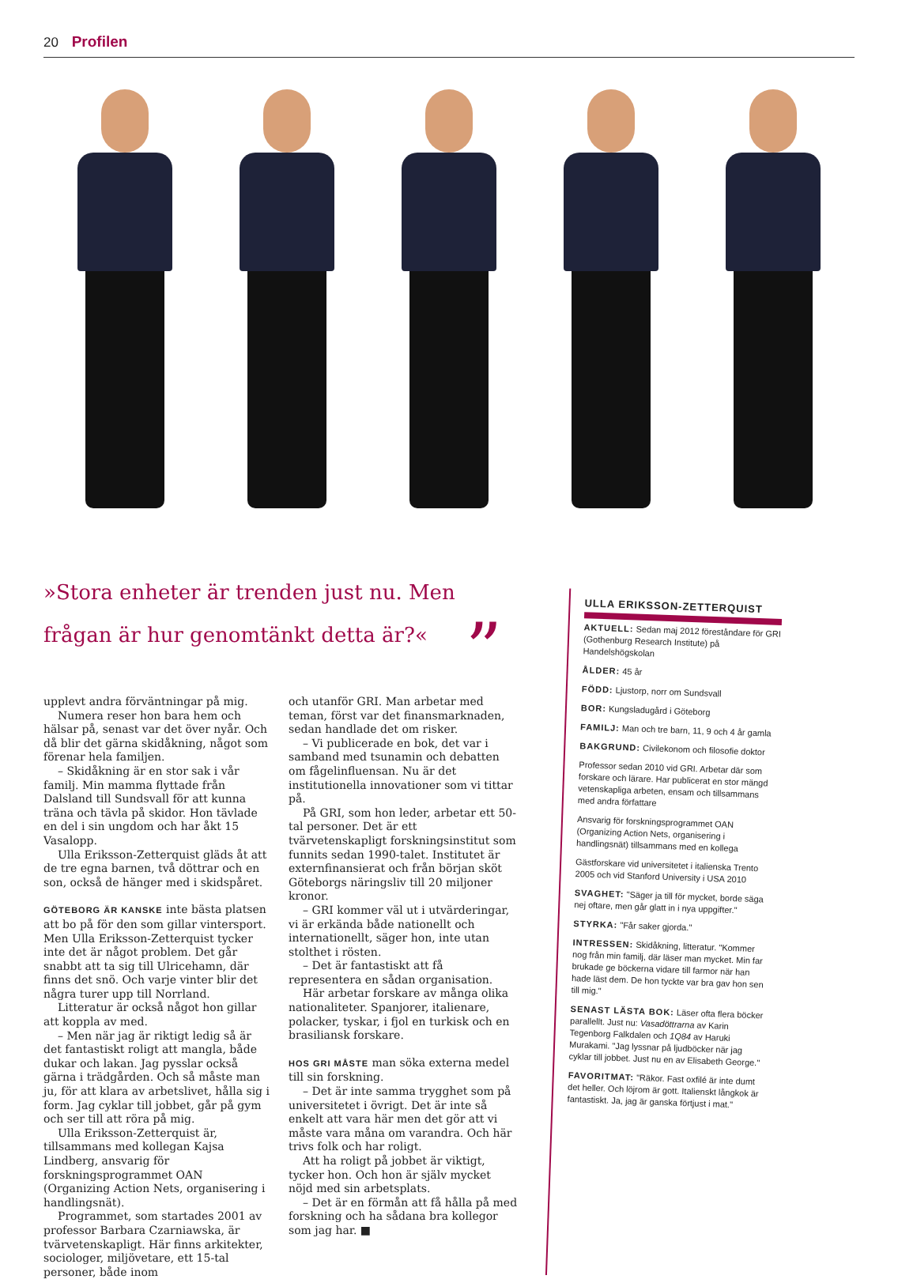20 Profilen
»Stora enheter är trenden just nu. Men frågan är hur genomtänkt detta är?« ”
upplevt andra förväntningar på mig.
Numera reser hon bara hem och hälsar på, senast var det över nyår. Och då blir det gärna skidåkning, något som förenar hela familjen.
– Skidåkning är en stor sak i vår familj. Min mamma flyttade från Dalsland till Sundsvall för att kunna träna och tävla på skidor. Hon tävlade en del i sin ungdom och har åkt 15 Vasalopp.
Ulla Eriksson-Zetterquist gläds åt att de tre egna barnen, två döttrar och en son, också de hänger med i skidspåret.
GÖTEBORG ÄR KANSKE inte bästa platsen att bo på för den som gillar vintersport. Men Ulla Eriksson-Zetterquist tycker inte det är något problem. Det går snabbt att ta sig till Ulricehamn, där finns det snö. Och varje vinter blir det några turer upp till Norrland.
Litteratur är också något hon gillar att koppla av med.
– Men när jag är riktigt ledig så är det fantastiskt roligt att mangla, både dukar och lakan. Jag pysslar också gärna i trädgården. Och så måste man ju, för att klara av arbetslivet, hålla sig i form. Jag cyklar till jobbet, går på gym och ser till att röra på mig.
Ulla Eriksson-Zetterquist är, tillsammans med kollegan Kajsa Lindberg, ansvarig för forskningsprogrammet OAN (Organizing Action Nets, organisering i handlingsnät).
Programmet, som startades 2001 av professor Barbara Czarniawska, är tvärvetenskapligt. Här finns arkitekter, sociologer, miljövetare, ett 15-tal personer, både inom
och utanför GRI. Man arbetar med teman, först var det finansmarknaden, sedan handlade det om risker.
– Vi publicerade en bok, det var i samband med tsunamin och debatten om fågelinfluensan. Nu är det institutionella innovationer som vi tittar på.
På GRI, som hon leder, arbetar ett 50-tal personer. Det är ett tvärvetenskapligt forskningsinstitut som funnits sedan 1990-talet. Institutet är externfinansierat och från början sköt Göteborgs näringsliv till 20 miljoner kronor.
– GRI kommer väl ut i utvärderingar, vi är erkända både nationellt och internationellt, säger hon, inte utan stolthet i rösten.
– Det är fantastiskt att få representera en sådan organisation.
Här arbetar forskare av många olika nationaliteter. Spanjorer, italienare, polacker, tyskar, i fjol en turkisk och en brasiliansk forskare.
HOS GRI MÅSTE man söka externa medel till sin forskning.
– Det är inte samma trygghet som på universitetet i övrigt. Det är inte så enkelt att vara här men det gör att vi måste vara måna om varandra. Och här trivs folk och har roligt.
Att ha roligt på jobbet är viktigt, tycker hon. Och hon är själv mycket nöjd med sin arbetsplats.
– Det är en förmån att få hålla på med forskning och ha sådana bra kollegor som jag har. ■
ULLA ERIKSSON-ZETTERQUIST
AKTUELL: Sedan maj 2012 föreståndare för GRI (Gothenburg Research Institute) på Handelshögskolan
ÅLDER: 45 år
FÖDD: Ljustorp, norr om Sundsvall
BOR: Kungsladugård i Göteborg
FAMILJ: Man och tre barn, 11, 9 och 4 år gamla
BAKGRUND: Civilekonom och filosofie doktor
Professor sedan 2010 vid GRI. Arbetar där som forskare och lärare. Har publicerat en stor mängd vetenskapliga arbeten, ensam och tillsammans med andra författare
Ansvarig för forskningsprogrammet OAN (Organizing Action Nets, organisering i handlingsnät) tillsammans med en kollega
Gästforskare vid universitetet i italienska Trento 2005 och vid Stanford University i USA 2010
SVAGHET: "Säger ja till för mycket, borde säga nej oftare, men går glatt in i nya uppgifter."
STYRKA: "Får saker gjorda."
INTRESSEN: Skidåkning, litteratur. "Kommer nog från min familj, där läser man mycket. Min far brukade ge böckerna vidare till farmor när han hade läst dem. De hon tyckte var bra gav hon sen till mig."
SENAST LÄSTA BOK: Läser ofta flera böcker parallellt. Just nu: Vasadöttrarna av Karin Tegenborg Falkdalen och 1Q84 av Haruki Murakami. "Jag lyssnar på ljudböcker när jag cyklar till jobbet. Just nu en av Elisabeth George."
FAVORITMAT: "Räkor. Fast oxfilé är inte dumt det heller. Och löjrom är gott. Italienskt långkok är fantastiskt. Ja, jag är ganska förtjust i mat."